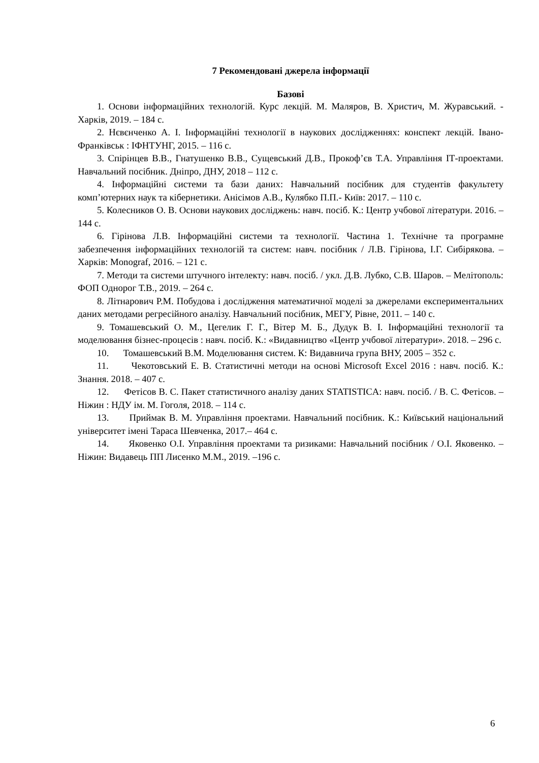7 Рекомендовані джерела інформації
Базові
1. Основи інформаційних технологій. Курс лекцій. М. Маляров, В. Христич, М. Журавський. - Харків, 2019. – 184 с.
2. Нєвєнченко А. І. Інформаційні технології в наукових дослідженнях: конспект лекцій. Івано-Франківськ : ІФНТУНГ, 2015. – 116 с.
3. Спірінцев В.В., Гнатушенко В.В., Сущевський Д.В., Прокоф’єв Т.А. Управління ІТ-проектами. Навчальний посібник. Дніпро, ДНУ, 2018 – 112 с.
4. Інформаційні системи та бази даних: Навчальний посібник для студентів факультету комп’ютерних наук та кібернетики. Анісімов А.В., Кулябко П.П.- Київ: 2017. – 110 с.
5. Колесников О. В. Основи наукових досліджень: навч. посіб. К.: Центр учбової літератури. 2016. – 144 с.
6. Гірінова Л.В. Інформаційні системи та технології. Частина 1. Технічне та програмне забезпечення інформаційних технологій та систем: навч. посібник / Л.В. Гірінова, І.Г. Сибірякова. – Харків: Monograf, 2016. – 121 с.
7. Методи та системи штучного інтелекту: навч. посіб. / укл. Д.В. Лубко, С.В. Шаров. – Мелітополь: ФОП Однорог Т.В., 2019. – 264 с.
8. Літнарович Р.М. Побудова і дослідження математичної моделі за джерелами експериментальних даних методами регресійного аналізу. Навчальний посібник, МЕГУ, Рівне, 2011. – 140 с.
9. Томашевський О. М., Цегелик Г. Г., Вітер М. Б., Дудук В. І. Інформаційні технології та моделювання бізнес-процесів : навч. посіб. К.: «Видавництво «Центр учбової літератури». 2018. – 296 с.
10. Томашевський В.М. Моделювання систем. К: Видавнича група ВНУ, 2005 – 352 с.
11. Чекотовський Е. В. Статистичні методи на основі Microsoft Excel 2016 : навч. посіб. К.: Знання. 2018. – 407 с.
12. Фетісов В. С. Пакет статистичного аналізу даних STATISTICA: навч. посіб. / В. С. Фетісов. – Ніжин : НДУ ім. М. Гоголя, 2018. – 114 с.
13. Приймак В. М. Управління проектами. Навчальний посібник. К.: Київський національний університет імені Тараса Шевченка, 2017.– 464 с.
14. Яковенко О.І. Управління проектами та ризиками: Навчальний посібник / О.І. Яковенко. – Ніжин: Видавець ПП Лисенко М.М., 2019. –196 с.
6